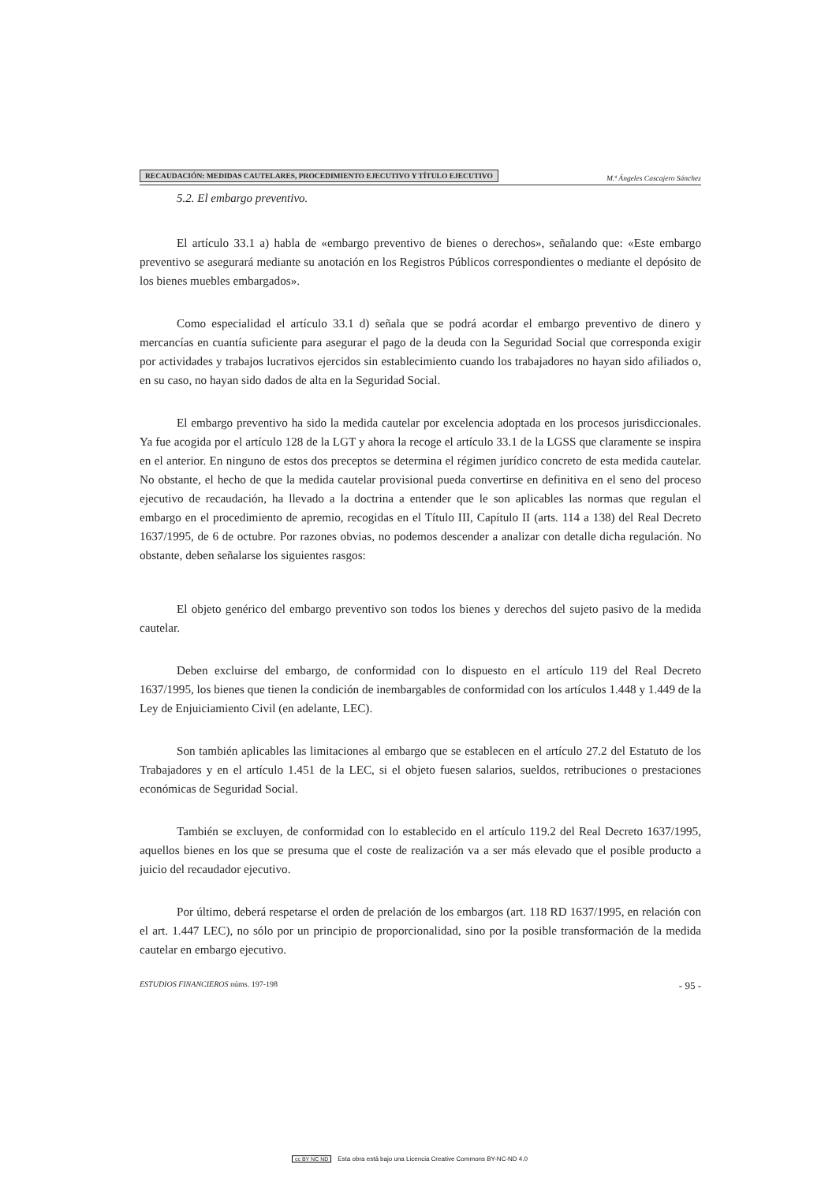RECAUDACIÓN: MEDIDAS CAUTELARES, PROCEDIMIENTO EJECUTIVO Y TÍTULO EJECUTIVO M.ª Ángeles Cascajero Sánchez
5.2. El embargo preventivo.
El artículo 33.1 a) habla de «embargo preventivo de bienes o derechos», señalando que: «Este embargo preventivo se asegurará mediante su anotación en los Registros Públicos correspondientes o mediante el depósito de los bienes muebles embargados».
Como especialidad el artículo 33.1 d) señala que se podrá acordar el embargo preventivo de dinero y mercancías en cuantía suficiente para asegurar el pago de la deuda con la Seguridad Social que corresponda exigir por actividades y trabajos lucrativos ejercidos sin establecimiento cuando los trabajadores no hayan sido afiliados o, en su caso, no hayan sido dados de alta en la Seguridad Social.
El embargo preventivo ha sido la medida cautelar por excelencia adoptada en los procesos jurisdiccionales. Ya fue acogida por el artículo 128 de la LGT y ahora la recoge el artículo 33.1 de la LGSS que claramente se inspira en el anterior. En ninguno de estos dos preceptos se determina el régimen jurídico concreto de esta medida cautelar. No obstante, el hecho de que la medida cautelar provisional pueda convertirse en definitiva en el seno del proceso ejecutivo de recaudación, ha llevado a la doctrina a entender que le son aplicables las normas que regulan el embargo en el procedimiento de apremio, recogidas en el Título III, Capítulo II (arts. 114 a 138) del Real Decreto 1637/1995, de 6 de octubre. Por razones obvias, no podemos descender a analizar con detalle dicha regulación. No obstante, deben señalarse los siguientes rasgos:
El objeto genérico del embargo preventivo son todos los bienes y derechos del sujeto pasivo de la medida cautelar.
Deben excluirse del embargo, de conformidad con lo dispuesto en el artículo 119 del Real Decreto 1637/1995, los bienes que tienen la condición de inembargables de conformidad con los artículos 1.448 y 1.449 de la Ley de Enjuiciamiento Civil (en adelante, LEC).
Son también aplicables las limitaciones al embargo que se establecen en el artículo 27.2 del Estatuto de los Trabajadores y en el artículo 1.451 de la LEC, si el objeto fuesen salarios, sueldos, retribuciones o prestaciones económicas de Seguridad Social.
También se excluyen, de conformidad con lo establecido en el artículo 119.2 del Real Decreto 1637/1995, aquellos bienes en los que se presuma que el coste de realización va a ser más elevado que el posible producto a juicio del recaudador ejecutivo.
Por último, deberá respetarse el orden de prelación de los embargos (art. 118 RD 1637/1995, en relación con el art. 1.447 LEC), no sólo por un principio de proporcionalidad, sino por la posible transformación de la medida cautelar en embargo ejecutivo.
ESTUDIOS FINANCIEROS núms. 197-198 - 95 -
cc BY NC ND Esta obra está bajo una Licencia Creative Commons BY-NC-ND 4.0